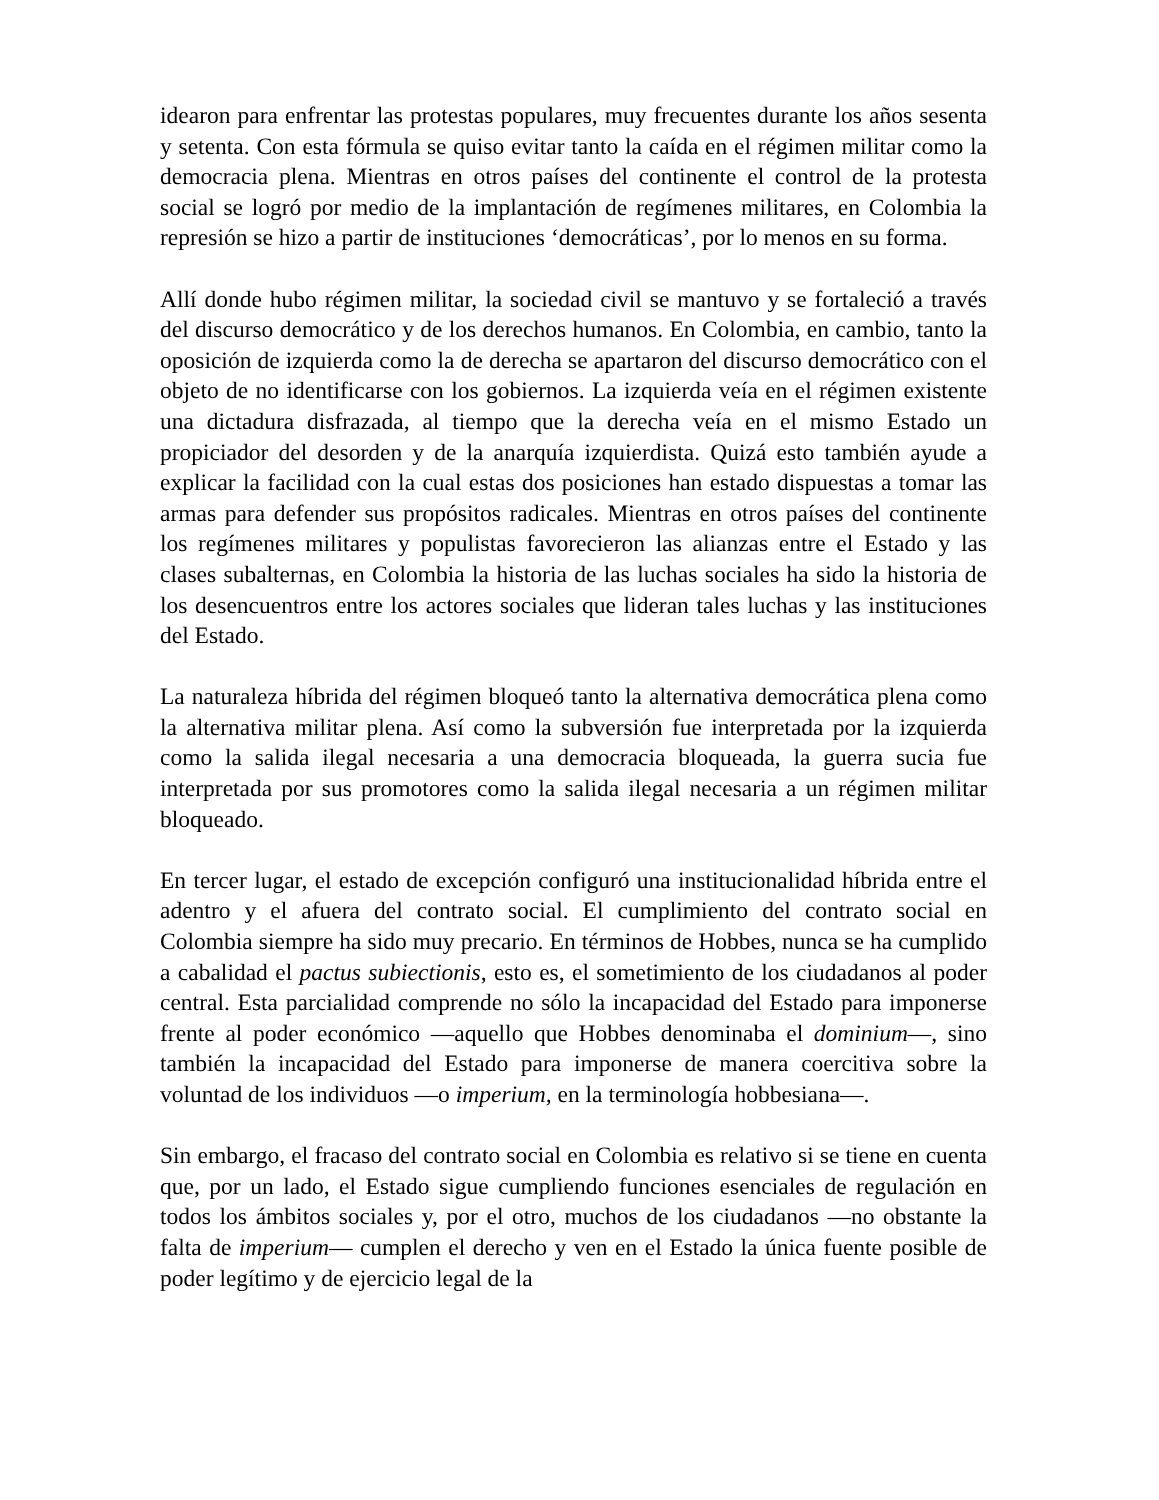idearon para enfrentar las protestas populares, muy frecuentes durante los años sesenta y setenta. Con esta fórmula se quiso evitar tanto la caída en el régimen militar como la democracia plena. Mientras en otros países del continente el control de la protesta social se logró por medio de la implantación de regímenes militares, en Colombia la represión se hizo a partir de instituciones ‘democráticas’, por lo menos en su forma.
Allí donde hubo régimen militar, la sociedad civil se mantuvo y se fortaleció a través del discurso democrático y de los derechos humanos. En Colombia, en cambio, tanto la oposición de izquierda como la de derecha se apartaron del discurso democrático con el objeto de no identificarse con los gobiernos. La izquierda veía en el régimen existente una dictadura disfrazada, al tiempo que la derecha veía en el mismo Estado un propiciador del desorden y de la anarquía izquierdista. Quizá esto también ayude a explicar la facilidad con la cual estas dos posiciones han estado dispuestas a tomar las armas para defender sus propósitos radicales. Mientras en otros países del continente los regímenes militares y populistas favorecieron las alianzas entre el Estado y las clases subalternas, en Colombia la historia de las luchas sociales ha sido la historia de los desencuentros entre los actores sociales que lideran tales luchas y las instituciones del Estado.
La naturaleza híbrida del régimen bloqueó tanto la alternativa democrática plena como la alternativa militar plena. Así como la subversión fue interpretada por la izquierda como la salida ilegal necesaria a una democracia bloqueada, la guerra sucia fue interpretada por sus promotores como la salida ilegal necesaria a un régimen militar bloqueado.
En tercer lugar, el estado de excepción configuró una institucionalidad híbrida entre el adentro y el afuera del contrato social. El cumplimiento del contrato social en Colombia siempre ha sido muy precario. En términos de Hobbes, nunca se ha cumplido a cabalidad el pactus subiectionis, esto es, el sometimiento de los ciudadanos al poder central. Esta parcialidad comprende no sólo la incapacidad del Estado para imponerse frente al poder económico —aquello que Hobbes denominaba el dominium—, sino también la incapacidad del Estado para imponerse de manera coercitiva sobre la voluntad de los individuos —o imperium, en la terminología hobbesiana—.
Sin embargo, el fracaso del contrato social en Colombia es relativo si se tiene en cuenta que, por un lado, el Estado sigue cumpliendo funciones esenciales de regulación en todos los ámbitos sociales y, por el otro, muchos de los ciudadanos —no obstante la falta de imperium— cumplen el derecho y ven en el Estado la única fuente posible de poder legítimo y de ejercicio legal de la